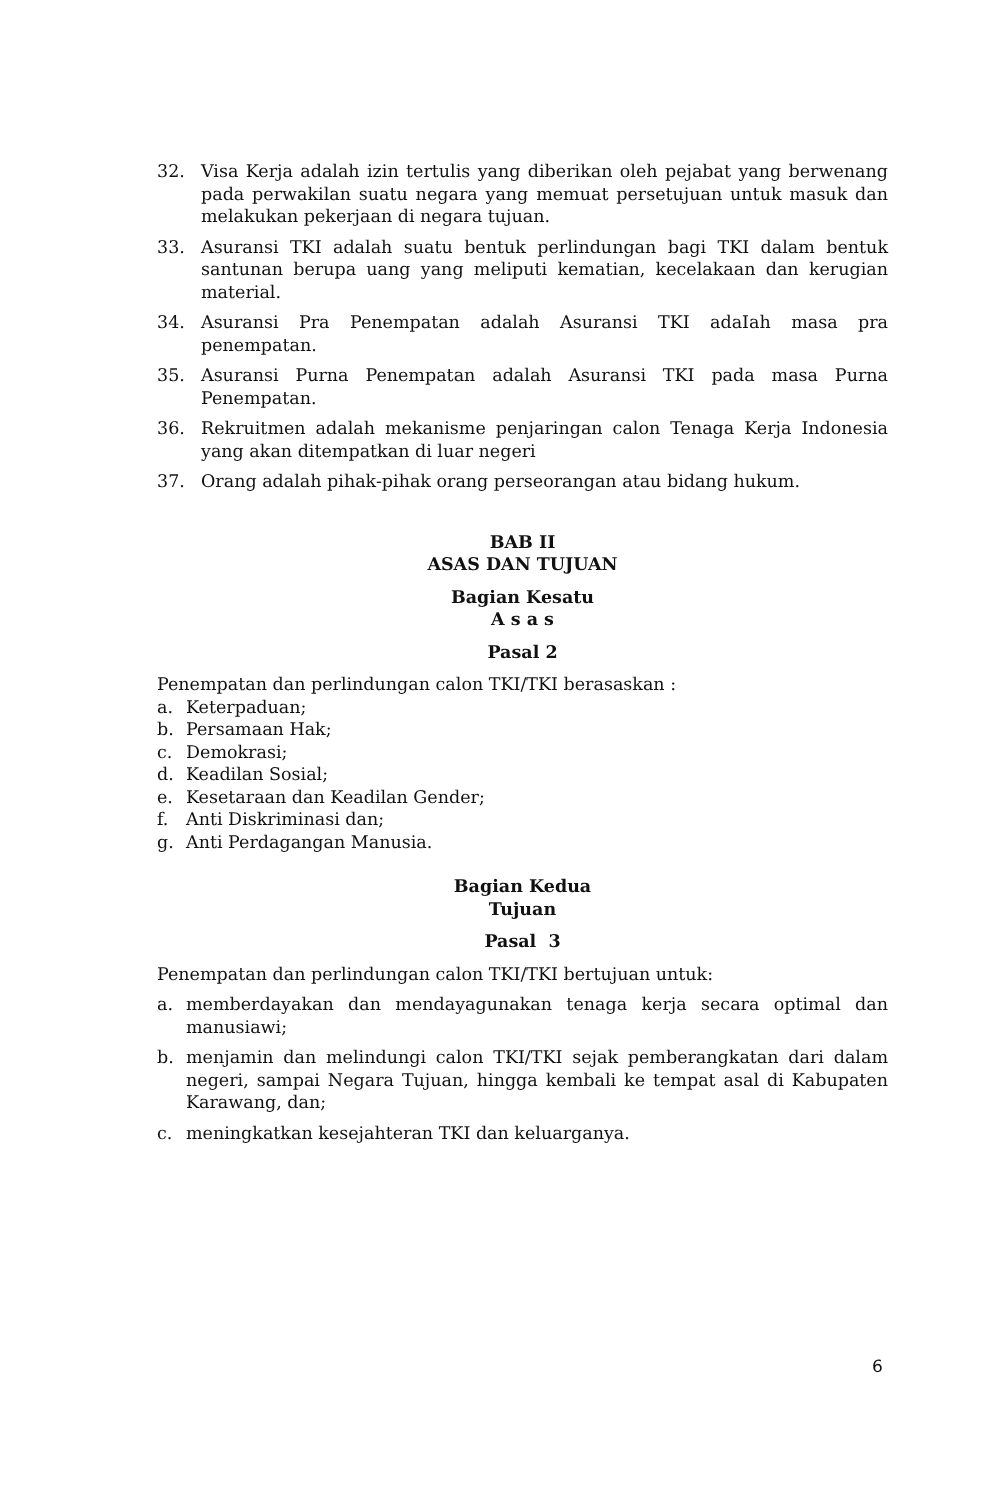32. Visa Kerja adalah izin tertulis yang diberikan oleh pejabat yang berwenang pada perwakilan suatu negara yang memuat persetujuan untuk masuk dan melakukan pekerjaan di negara tujuan.
33. Asuransi TKI adalah suatu bentuk perlindungan bagi TKI dalam bentuk santunan berupa uang yang meliputi kematian, kecelakaan dan kerugian material.
34. Asuransi Pra Penempatan adalah Asuransi TKI adaIah masa pra penempatan.
35. Asuransi Purna Penempatan adalah Asuransi TKI pada masa Purna Penempatan.
36. Rekruitmen adalah mekanisme penjaringan calon Tenaga Kerja Indonesia yang akan ditempatkan di luar negeri
37. Orang adalah pihak-pihak orang perseorangan atau bidang hukum.
BAB II
ASAS DAN TUJUAN
Bagian Kesatu
A s a s
Pasal 2
Penempatan dan perlindungan calon TKI/TKI berasaskan :
a. Keterpaduan;
b. Persamaan Hak;
c. Demokrasi;
d. Keadilan Sosial;
e. Kesetaraan dan Keadilan Gender;
f. Anti Diskriminasi dan;
g. Anti Perdagangan Manusia.
Bagian Kedua
Tujuan
Pasal 3
Penempatan dan perlindungan calon TKI/TKI bertujuan untuk:
a. memberdayakan dan mendayagunakan tenaga kerja secara optimal dan manusiawi;
b. menjamin dan melindungi calon TKI/TKI sejak pemberangkatan dari dalam negeri, sampai Negara Tujuan, hingga kembali ke tempat asal di Kabupaten Karawang, dan;
c. meningkatkan kesejahteran TKI dan keluarganya.
6